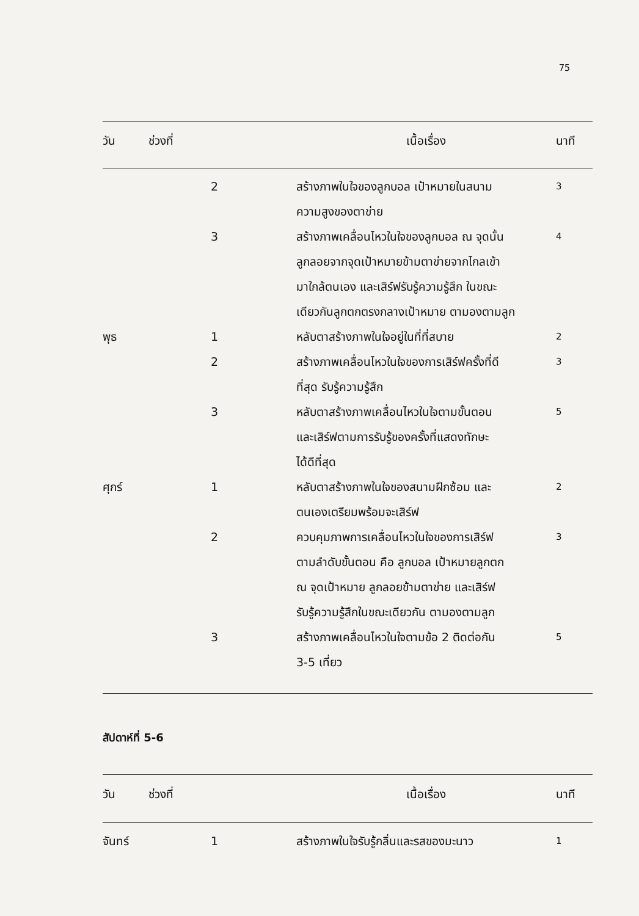75
| วัน | ช่วงที่ | เนื้อเรื่อง | นาที |
| --- | --- | --- | --- |
| | 2 | สร้างภาพในใจของลูกบอล เป้าหมายในสนาม ความสูงของตาข่าย | 3 |
| | 3 | สร้างภาพเคลื่อนไหวในใจของลูกบอล ณ จุดนั้น ลูกลอยจากจุดเป้าหมายข้ามตาข่ายจากไกลเข้า มาใกล้ตนเอง และเสิร์ฟรับรู้ความรู้สึก ในขณะ เดียวกันลูกตกตรงกลางเป้าหมาย ตามองตามลูก | 4 |
| พุธ | 1 | หลับตาสร้างภาพในใจอยู่ในที่ที่สบาย | 2 |
| | 2 | สร้างภาพเคลื่อนไหวในใจของการเสิร์ฟครั้งที่ดี ที่สุด รับรู้ความรู้สึก | 3 |
| | 3 | หลับตาสร้างภาพเคลื่อนไหวในใจตามขั้นตอน และเสิร์ฟตามการรับรู้ของครั้งที่แสดงทักษะ ได้ดีที่สุด | 5 |
| ศุกร์ | 1 | หลับตาสร้างภาพในใจของสนามฝึกซ้อม และ ตนเองเตรียมพร้อมจะเสิร์ฟ | 2 |
| | 2 | ควบคุมภาพการเคลื่อนไหวในใจของการเสิร์ฟ ตามลำดับขั้นตอน คือ ลูกบอล เป้าหมายลูกตก ณ จุดเป้าหมาย ลูกลอยข้ามตาข่าย และเสิร์ฟ รับรู้ความรู้สึกในขณะเดียวกัน ตามองตามลูก | 3 |
| | 3 | สร้างภาพเคลื่อนไหวในใจตามข้อ 2 ติดต่อกัน 3-5 เที่ยว | 5 |
สัปดาห์ที่ 5-6
| วัน | ช่วงที่ | เนื้อเรื่อง | นาที |
| --- | --- | --- | --- |
| จันทร์ | 1 | สร้างภาพในใจรับรู้กลิ่นและรสของมะนาว | 1 |